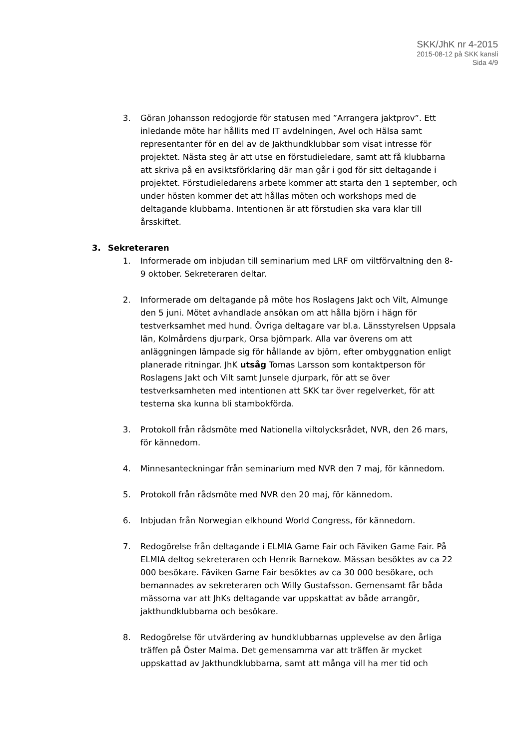SKK/JhK nr 4-2015
2015-08-12 på SKK kansli
Sida 4/9
3. Göran Johansson redogjorde för statusen med ”Arrangera jaktprov”. Ett inledande möte har hållits med IT avdelningen, Avel och Hälsa samt representanter för en del av de Jakthundklubbar som visat intresse för projektet. Nästa steg är att utse en förstudieledare, samt att få klubbarna att skriva på en avsiktsförklaring där man går i god för sitt deltagande i projektet. Förstudieledarens arbete kommer att starta den 1 september, och under hösten kommer det att hållas möten och workshops med de deltagande klubbarna. Intentionen är att förstudien ska vara klar till årsskiftet.
3. Sekreteraren
1. Informerade om inbjudan till seminarium med LRF om viltförvaltning den 8-9 oktober. Sekreteraren deltar.
2. Informerade om deltagande på möte hos Roslagens Jakt och Vilt, Almunge den 5 juni. Mötet avhandlade ansökan om att hålla björn i hägn för testverksamhet med hund. Övriga deltagare var bl.a. Länsstyrelsen Uppsala län, Kolmårdens djurpark, Orsa björnpark. Alla var överens om att anläggningen lämpade sig för hållande av björn, efter ombyggnation enligt planerade ritningar. JhK utsåg Tomas Larsson som kontaktperson för Roslagens Jakt och Vilt samt Junsele djurpark, för att se över testverksamheten med intentionen att SKK tar över regelverket, för att testerna ska kunna bli stambokförda.
3. Protokoll från rådsmöte med Nationella viltolycksrådet, NVR, den 26 mars, för kännedom.
4. Minnesanteckningar från seminarium med NVR den 7 maj, för kännedom.
5. Protokoll från rådsmöte med NVR den 20 maj, för kännedom.
6. Inbjudan från Norwegian elkhound World Congress, för kännedom.
7. Redogörelse från deltagande i ELMIA Game Fair och Fäviken Game Fair. På ELMIA deltog sekreteraren och Henrik Barnekow. Mässan besöktes av ca 22 000 besökare. Fäviken Game Fair besöktes av ca 30 000 besökare, och bemannades av sekreteraren och Willy Gustafsson. Gemensamt får båda mässorna var att JhKs deltagande var uppskattat av både arrangör, jakthundklubbarna och besökare.
8. Redogörelse för utvärdering av hundklubbarnas upplevelse av den årliga träffen på Öster Malma. Det gemensamma var att träffen är mycket uppskattad av Jakthundklubbarna, samt att många vill ha mer tid och